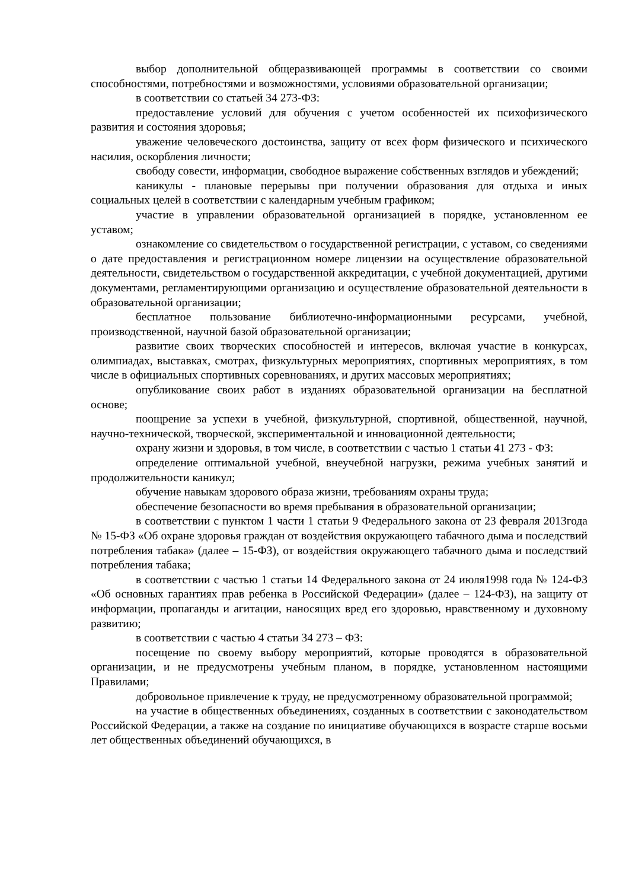выбор дополнительной общеразвивающей программы в соответствии со своими способностями, потребностями и возможностями, условиями образовательной организации;
в соответствии со статьей 34 273-ФЗ:
предоставление условий для обучения с учетом особенностей их психофизического развития и состояния здоровья;
уважение человеческого достоинства, защиту от всех форм физического и психического насилия, оскорбления личности;
свободу совести, информации, свободное выражение собственных взглядов и убеждений;
каникулы - плановые перерывы при получении образования для отдыха и иных социальных целей в соответствии с календарным учебным графиком;
участие в управлении образовательной организацией в порядке, установленном ее уставом;
ознакомление со свидетельством о государственной регистрации, с уставом, со сведениями о дате предоставления и регистрационном номере лицензии на осуществление образовательной деятельности, свидетельством о государственной аккредитации, с учебной документацией, другими документами, регламентирующими организацию и осуществление образовательной деятельности в образовательной организации;
бесплатное пользование библиотечно-информационными ресурсами, учебной, производственной, научной базой образовательной организации;
развитие своих творческих способностей и интересов, включая участие в конкурсах, олимпиадах, выставках, смотрах, физкультурных мероприятиях, спортивных мероприятиях, в том числе в официальных спортивных соревнованиях, и других массовых мероприятиях;
опубликование своих работ в изданиях образовательной организации на бесплатной основе;
поощрение за успехи в учебной, физкультурной, спортивной, общественной, научной, научно-технической, творческой, экспериментальной и инновационной деятельности;
охрану жизни и здоровья, в том числе, в соответствии с частью 1 статьи 41 273 - ФЗ:
определение оптимальной учебной, внеучебной нагрузки, режима учебных занятий и продолжительности каникул;
обучение навыкам здорового образа жизни, требованиям охраны труда;
обеспечение безопасности во время пребывания в образовательной организации;
в соответствии с пунктом 1 части 1 статьи 9 Федерального закона от 23 февраля 2013года № 15-ФЗ «Об охране здоровья граждан от воздействия окружающего табачного дыма и последствий потребления табака» (далее – 15-ФЗ), от воздействия окружающего табачного дыма и последствий потребления табака;
в соответствии с частью 1 статьи 14 Федерального закона от 24 июля1998 года № 124-ФЗ «Об основных гарантиях прав ребенка в Российской Федерации» (далее – 124-ФЗ), на защиту от информации, пропаганды и агитации, наносящих вред его здоровью, нравственному и духовному развитию;
в соответствии с частью 4 статьи 34 273 – ФЗ:
посещение по своему выбору мероприятий, которые проводятся в образовательной организации, и не предусмотрены учебным планом, в порядке, установленном настоящими Правилами;
добровольное привлечение к труду, не предусмотренному образовательной программой;
на участие в общественных объединениях, созданных в соответствии с законодательством Российской Федерации, а также на создание по инициативе обучающихся в возрасте старше восьми лет общественных объединений обучающихся, в